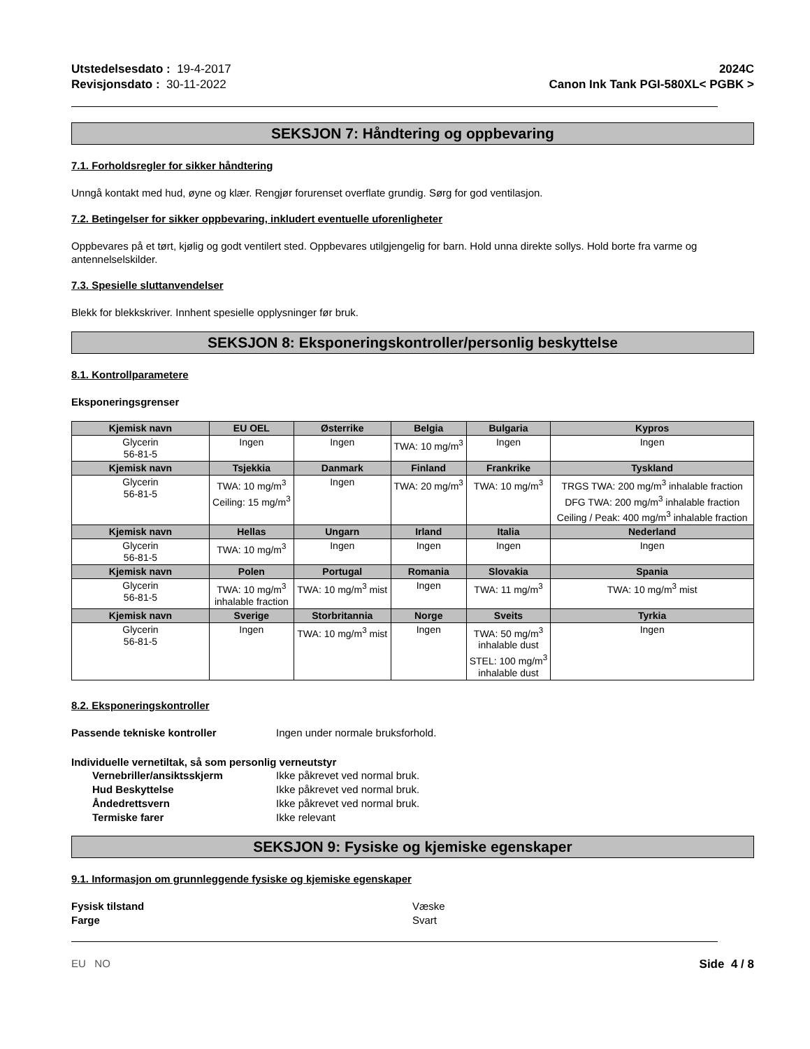Utstedelsesdato : 19-4-2017
Revisjonsdato : 30-11-2022
2024C
Canon Ink Tank PGI-580XL< PGBK >
SEKSJON 7: Håndtering og oppbevaring
7.1. Forholdsregler for sikker håndtering
Unngå kontakt med hud, øyne og klær. Rengjør forurenset overflate grundig. Sørg for god ventilasjon.
7.2. Betingelser for sikker oppbevaring, inkludert eventuelle uforenligheter
Oppbevares på et tørt, kjølig og godt ventilert sted. Oppbevares utilgjengelig for barn. Hold unna direkte sollys. Hold borte fra varme og antennelselskilder.
7.3. Spesielle sluttanvendelser
Blekk for blekkskriver. Innhent spesielle opplysninger før bruk.
SEKSJON 8: Eksponeringskontroller/personlig beskyttelse
8.1. Kontrollparametere
Eksponeringsgrenser
| Kjemisk navn | EU OEL | Østerrike | Belgia | Bulgaria | Kypros |
| --- | --- | --- | --- | --- | --- |
| Glycerin 56-81-5 | Ingen | Ingen | TWA: 10 mg/m<sup>3</sup> | Ingen | Ingen |
| Kjemisk navn | Tsjekkia | Danmark | Finland | Frankrike | Tyskland |
| Glycerin 56-81-5 | TWA: 10 mg/m<sup>3</sup> Ceiling: 15 mg/m<sup>3</sup> | Ingen | TWA: 20 mg/m<sup>3</sup> | TWA: 10 mg/m<sup>3</sup> | TRGS TWA: 200 mg/m<sup>3</sup> inhalable fraction DFG TWA: 200 mg/m<sup>3</sup> inhalable fraction Ceiling / Peak: 400 mg/m<sup>3</sup> inhalable fraction |
| Kjemisk navn | Hellas | Ungarn | Irland | Italia | Nederland |
| Glycerin 56-81-5 | TWA: 10 mg/m<sup>3</sup> | Ingen | Ingen | Ingen | Ingen |
| Kjemisk navn | Polen | Portugal | Romania | Slovakia | Spania |
| Glycerin 56-81-5 | TWA: 10 mg/m<sup>3</sup> inhalable fraction | TWA: 10 mg/m<sup>3</sup> mist | Ingen | TWA: 11 mg/m<sup>3</sup> | TWA: 10 mg/m<sup>3</sup> mist |
| Kjemisk navn | Sverige | Storbritannia | Norge | Sveits | Tyrkia |
| Glycerin 56-81-5 | Ingen | TWA: 10 mg/m<sup>3</sup> mist | Ingen | TWA: 50 mg/m<sup>3</sup> inhalable dust STEL: 100 mg/m<sup>3</sup> inhalable dust | Ingen |
8.2. Eksponeringskontroller
Passende tekniske kontroller Ingen under normale bruksforhold.
Individuelle vernetiltak, så som personlig verneutstyr
Vernebriller/ansiktsskjerm Ikke påkrevet ved normal bruk.
Hud Beskyttelse Ikke påkrevet ved normal bruk.
Åndedrettsvern Ikke påkrevet ved normal bruk.
Termiske farer Ikke relevant
SEKSJON 9: Fysiske og kjemiske egenskaper
9.1. Informasjon om grunnleggende fysiske og kjemiske egenskaper
Fysisk tilstand Væske
Farge Svart
EU NO Side 4 / 8